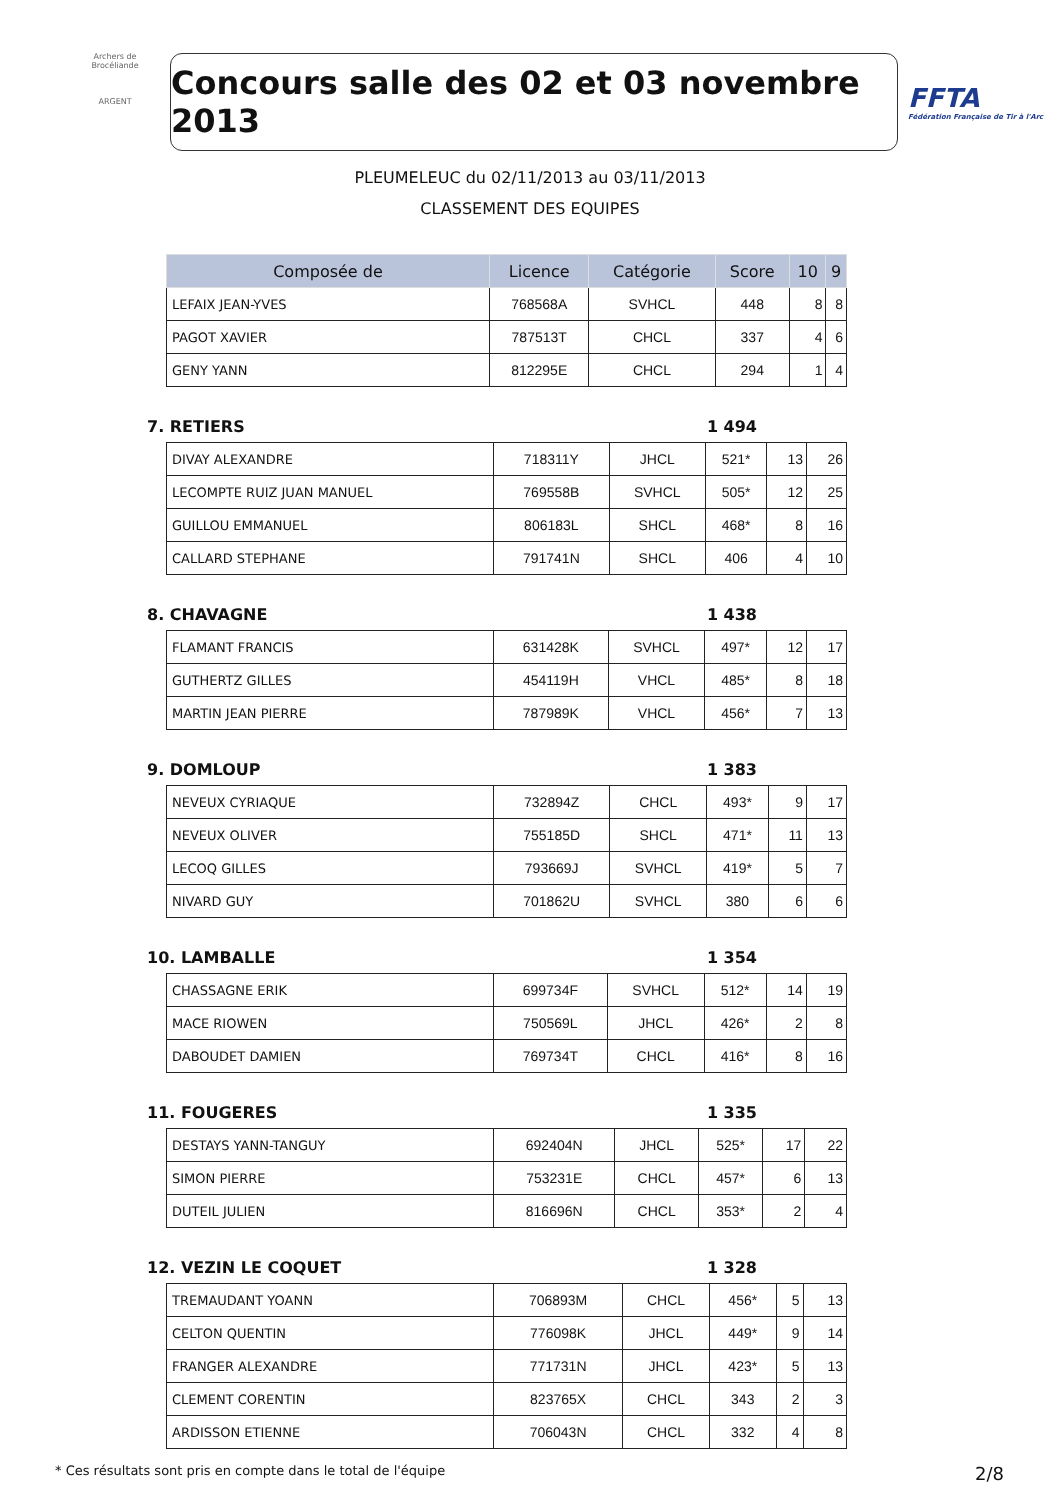Archers de Brocéliande
ARGENT
Concours salle des 02 et 03 novembre 2013
FFTA
Fédération Française de Tir à l'Arc
PLEUMELEUC du 02/11/2013 au 03/11/2013
CLASSEMENT DES EQUIPES
| Composée de | Licence | Catégorie | Score | 10 | 9 |
| --- | --- | --- | --- | --- | --- |
| LEFAIX JEAN-YVES | 768568A | SVHCL | 448 | 8 | 8 |
| PAGOT XAVIER | 787513T | CHCL | 337 | 4 | 6 |
| GENY YANN | 812295E | CHCL | 294 | 1 | 4 |
7. RETIERS 1 494
| DIVAY ALEXANDRE | 718311Y | JHCL | 521* | 13 | 26 |
| LECOMPTE RUIZ JUAN MANUEL | 769558B | SVHCL | 505* | 12 | 25 |
| GUILLOU EMMANUEL | 806183L | SHCL | 468* | 8 | 16 |
| CALLARD STEPHANE | 791741N | SHCL | 406 | 4 | 10 |
8. CHAVAGNE 1 438
| FLAMANT FRANCIS | 631428K | SVHCL | 497* | 12 | 17 |
| GUTHERTZ GILLES | 454119H | VHCL | 485* | 8 | 18 |
| MARTIN JEAN PIERRE | 787989K | VHCL | 456* | 7 | 13 |
9. DOMLOUP 1 383
| NEVEUX CYRIAQUE | 732894Z | CHCL | 493* | 9 | 17 |
| NEVEUX OLIVER | 755185D | SHCL | 471* | 11 | 13 |
| LECOQ GILLES | 793669J | SVHCL | 419* | 5 | 7 |
| NIVARD GUY | 701862U | SVHCL | 380 | 6 | 6 |
10. LAMBALLE 1 354
| CHASSAGNE ERIK | 699734F | SVHCL | 512* | 14 | 19 |
| MACE RIOWEN | 750569L | JHCL | 426* | 2 | 8 |
| DABOUDET DAMIEN | 769734T | CHCL | 416* | 8 | 16 |
11. FOUGERES 1 335
| DESTAYS YANN-TANGUY | 692404N | JHCL | 525* | 17 | 22 |
| SIMON PIERRE | 753231E | CHCL | 457* | 6 | 13 |
| DUTEIL JULIEN | 816696N | CHCL | 353* | 2 | 4 |
12. VEZIN LE COQUET 1 328
| TREMAUDANT YOANN | 706893M | CHCL | 456* | 5 | 13 |
| CELTON QUENTIN | 776098K | JHCL | 449* | 9 | 14 |
| FRANGER ALEXANDRE | 771731N | JHCL | 423* | 5 | 13 |
| CLEMENT CORENTIN | 823765X | CHCL | 343 | 2 | 3 |
| ARDISSON ETIENNE | 706043N | CHCL | 332 | 4 | 8 |
* Ces résultats sont pris en compte dans le total de l'équipe 2/8